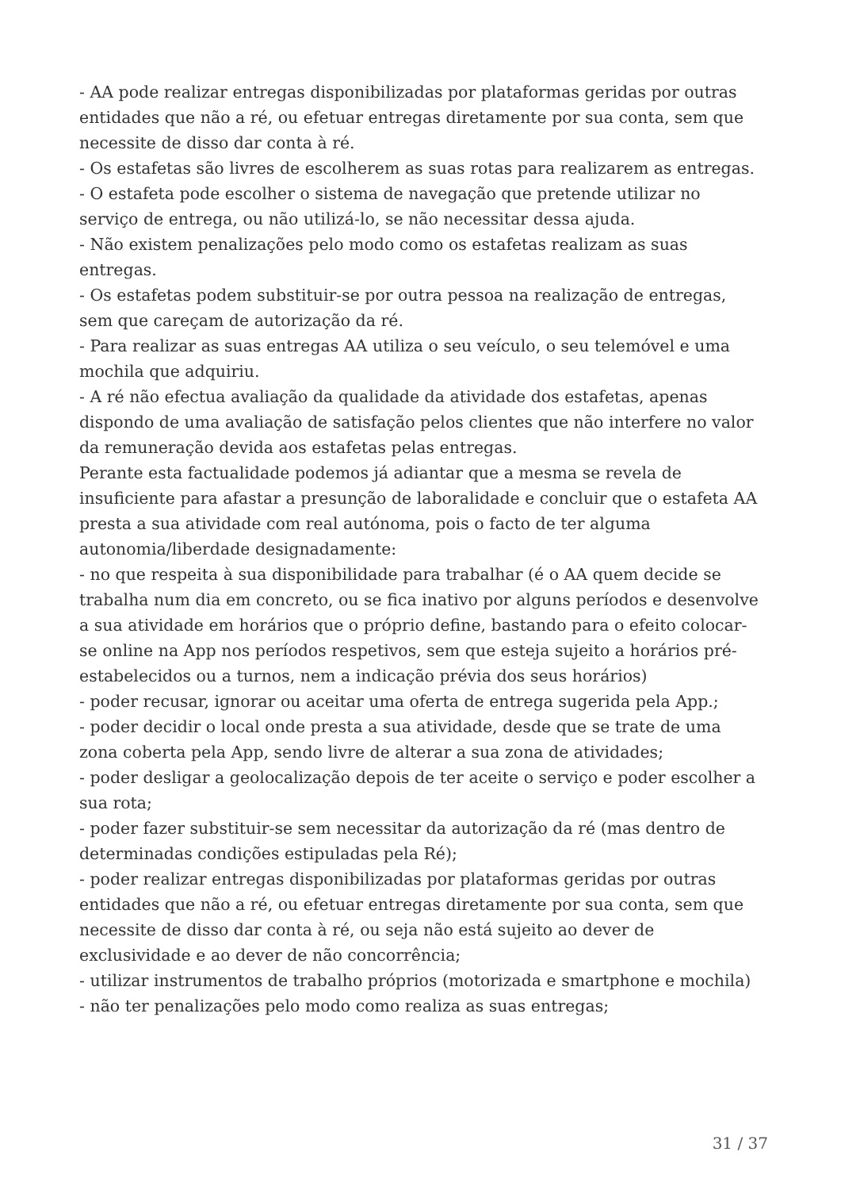- AA pode realizar entregas disponibilizadas por plataformas geridas por outras entidades que não a ré, ou efetuar entregas diretamente por sua conta, sem que necessite de disso dar conta à ré.
- Os estafetas são livres de escolherem as suas rotas para realizarem as entregas.
- O estafeta pode escolher o sistema de navegação que pretende utilizar no serviço de entrega, ou não utilizá-lo, se não necessitar dessa ajuda.
- Não existem penalizações pelo modo como os estafetas realizam as suas entregas.
- Os estafetas podem substituir-se por outra pessoa na realização de entregas, sem que careçam de autorização da ré.
- Para realizar as suas entregas AA utiliza o seu veículo, o seu telemóvel e uma mochila que adquiriu.
- A ré não efectua avaliação da qualidade da atividade dos estafetas, apenas dispondo de uma avaliação de satisfação pelos clientes que não interfere no valor da remuneração devida aos estafetas pelas entregas.
Perante esta factualidade podemos já adiantar que a mesma se revela de insuficiente para afastar a presunção de laboralidade e concluir que o estafeta AA presta a sua atividade com real autónoma, pois o facto de ter alguma autonomia/liberdade designadamente:
- no que respeita à sua disponibilidade para trabalhar (é o AA quem decide se trabalha num dia em concreto, ou se fica inativo por alguns períodos e desenvolve a sua atividade em horários que o próprio define, bastando para o efeito colocar-se online na App nos períodos respetivos, sem que esteja sujeito a horários pré-estabelecidos ou a turnos, nem a indicação prévia dos seus horários)
- poder recusar, ignorar ou aceitar uma oferta de entrega sugerida pela App.;
- poder decidir o local onde presta a sua atividade, desde que se trate de uma zona coberta pela App, sendo livre de alterar a sua zona de atividades;
- poder desligar a geolocalização depois de ter aceite o serviço e poder escolher a sua rota;
- poder fazer substituir-se sem necessitar da autorização da ré (mas dentro de determinadas condições estipuladas pela Ré);
- poder realizar entregas disponibilizadas por plataformas geridas por outras entidades que não a ré, ou efetuar entregas diretamente por sua conta, sem que necessite de disso dar conta à ré, ou seja não está sujeito ao dever de exclusividade e ao dever de não concorrência;
- utilizar instrumentos de trabalho próprios (motorizada e smartphone e mochila)
- não ter penalizações pelo modo como realiza as suas entregas;
31 / 37